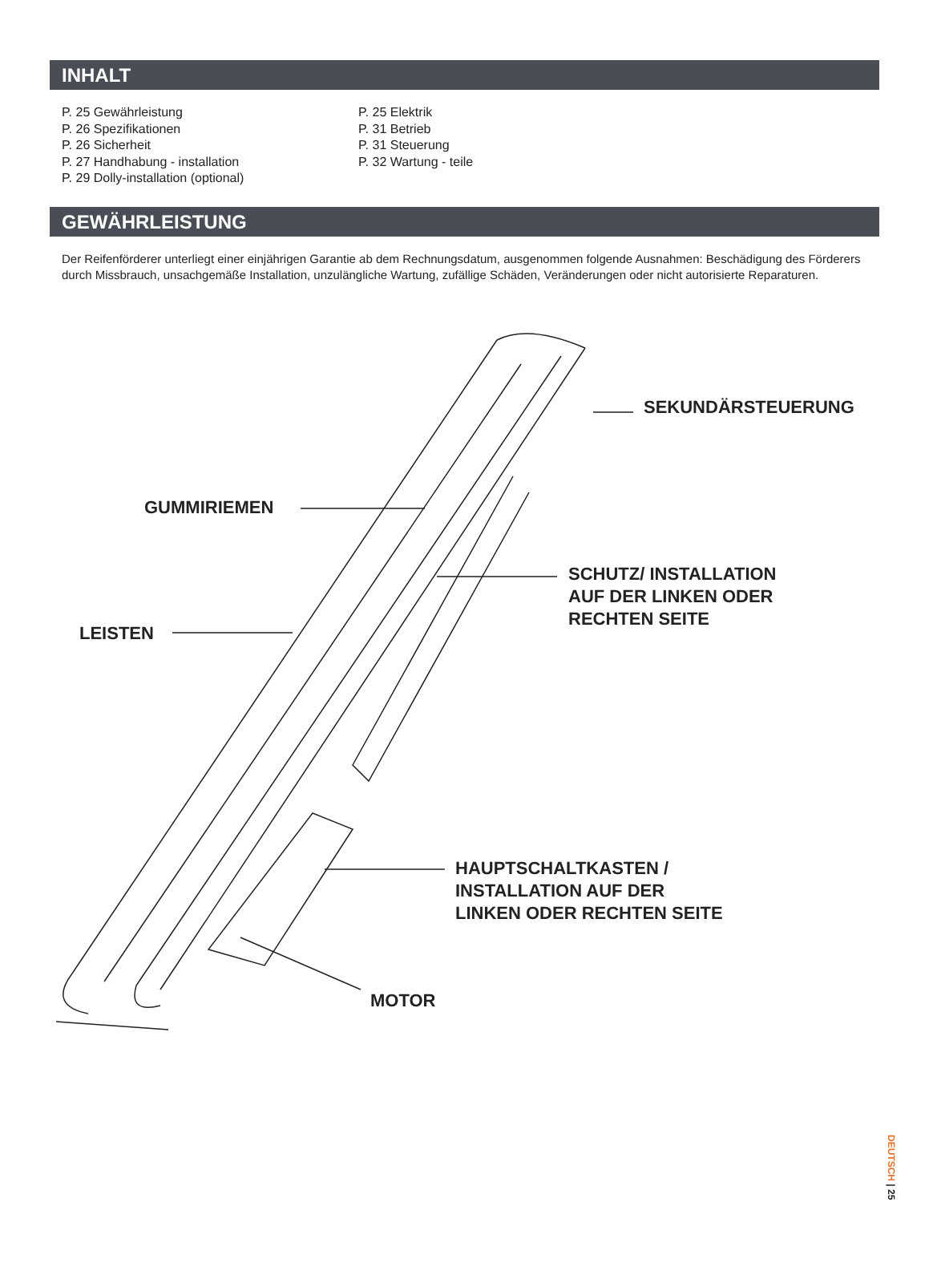INHALT
P. 25 Gewährleistung
P. 26 Spezifikationen
P. 26 Sicherheit
P. 27 Handhabung - installation
P. 29 Dolly-installation (optional)
P. 25 Elektrik
P. 31 Betrieb
P. 31 Steuerung
P. 32 Wartung - teile
GEWÄHRLEISTUNG
Der Reifenförderer unterliegt einer einjährigen Garantie ab dem Rechnungsdatum, ausgenommen folgende Ausnahmen: Beschädigung des Förderers durch Missbrauch, unsachgemäße Installation, unzulängliche Wartung, zufällige Schäden, Veränderungen oder nicht autorisierte Reparaturen.
SEKUNDÄRSTEUERUNG
GUMMIRIEMEN
SCHUTZ/ INSTALLATION
AUF DER LINKEN ODER
RECHTEN SEITE
LEISTEN
HAUPTSCHALTKASTEN /
INSTALLATION AUF DER
LINKEN ODER RECHTEN SEITE
MOTOR
DEUTSCH | 25